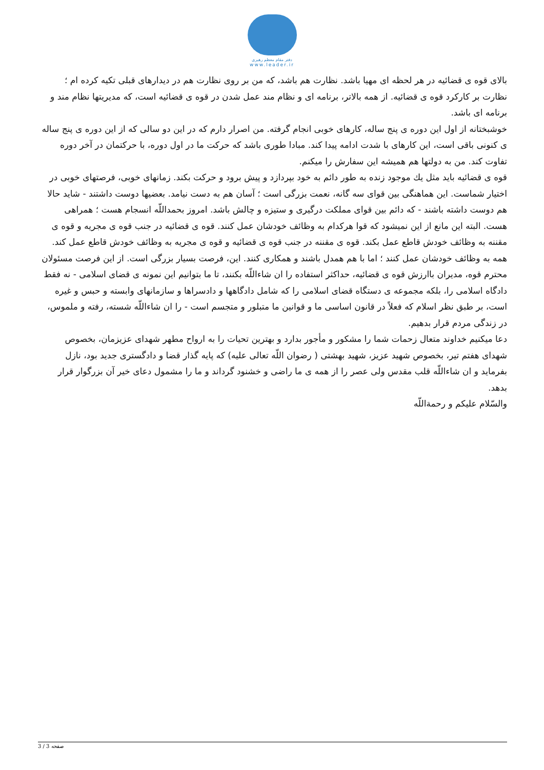دفتر مقام معظم رهبری
www.leader.ir
بالای قوه ی قضائیه در هر لحظه ای مهیا باشد. نظارت هم باشد، که من بر روی نظارت هم در دیدارهای قبلی تکیه کرده ام ؛ نظارت بر کارکرد قوه ی قضائیه. از همه بالاتر، برنامه ای و نظام مند عمل شدن در قوه ی قضائیه است، که مدیریتها نظام مند و برنامه ای باشد.
خوشبختانه از اول این دوره ی پنج ساله، کارهای خوبی انجام گرفته. من اصرار دارم که در این دو سالی که از این دوره ی پنج ساله ی کنونی باقی است، این کارهای با شدت ادامه پیدا کند. مبادا طوری باشد که حرکت ما در اول دوره، با حرکتمان در آخر دوره تفاوت کند. من به دولتها هم همیشه این سفارش را میکنم.
قوه ی قضائیه باید مثل یك موجود زنده به طور دائم به خود بپردازد و پیش برود و حرکت بکند. زمانهای خوبی، فرصتهای خوبی در اختیار شماست. این هماهنگی بین قوای سه گانه، نعمت بزرگی است ؛ آسان هم به دست نیامد. بعضیها دوست داشتند - شاید حالا هم دوست داشته باشند - که دائم بین قوای مملکت درگیری و ستیزه و چالش باشد. امروز بحمداللّه انسجام هست ؛ همراهی هست. البته این مانع از این نمیشود که قوا هرکدام به وظائف خودشان عمل کنند. قوه ی قضائیه در جنب قوه ی مجریه و قوه ی مقننه به وظائف خودش قاطع عمل بکند. قوه ی مقننه در جنب قوه ی قضائیه و قوه ی مجریه به وظائف خودش قاطع عمل کند. همه به وظائف خودشان عمل کنند ؛ اما با هم همدل باشند و همکاری کنند. این، فرصت بسیار بزرگی است. از این فرصت مسئولان محترم قوه، مدیران باارزش قوه ی قضائیه، حداکثر استفاده را ان شاءاللّه بکنند، تا ما بتوانیم این نمونه ی قضای اسلامی - نه فقط دادگاه اسلامی را، بلکه مجموعه ی دستگاه قضای اسلامی را که شامل دادگاهها و دادسراها و سازمانهای وابسته و حبس و غیره است، بر طبق نظر اسلام که فعلاً در قانون اساسی ما و قوانین ما متبلور و متجسم است - را ان شاءاللّه شسته، رفته و ملموس، در زندگی مردم قرار بدهیم.
دعا میکنیم خداوند متعال زحمات شما را مشکور و مأجور بدارد و بهترین تحیات را به ارواح مطهر شهدای عزیزمان، بخصوص شهدای هفتم تیر، بخصوص شهید عزیز، شهید بهشتی ( رضوان اللّه تعالی علیه) که پایه گذار قضا و دادگستری جدید بود، نازل بفرماید و ان شاءاللّه قلب مقدس ولی عصر را از همه ی ما راضی و خشنود گرداند و ما را مشمول دعای خیر آن بزرگوار قرار بدهد.
والسّلام علیکم و رحمةاللّه
صفحه 3 / 3